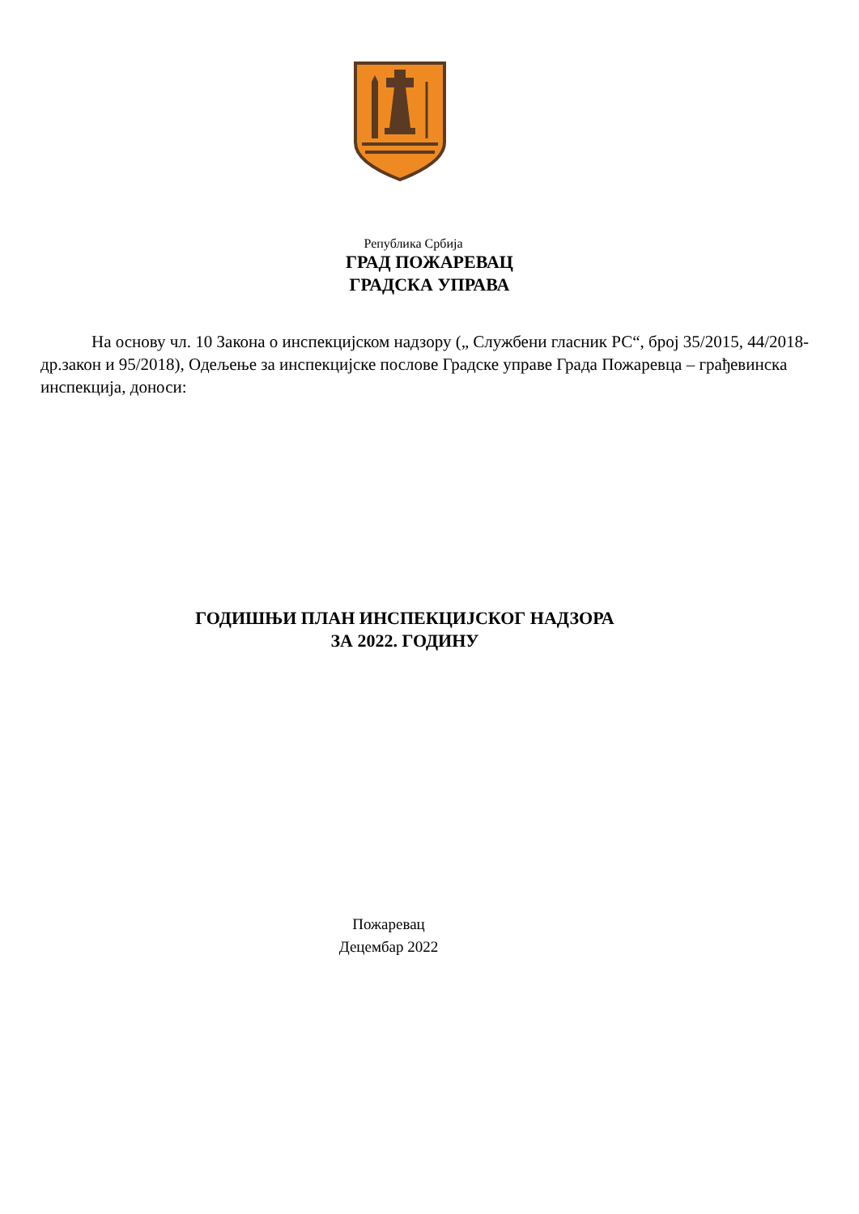Република Србија
ГРАД ПОЖАРЕВАЦ
ГРАДСКА УПРАВА
На основу чл. 10 Закона о инспекцијском надзору („ Службени гласник РС“, број 35/2015, 44/2018-др.закон и 95/2018), Одељење за инспекцијске послове Градске управе Града Пожаревца – грађевинска инспекција, доноси:
ГОДИШЊИ ПЛАН ИНСПЕКЦИЈСКОГ НАДЗОРА
ЗА 2022. ГОДИНУ
Пожаревац
Децембар 2022